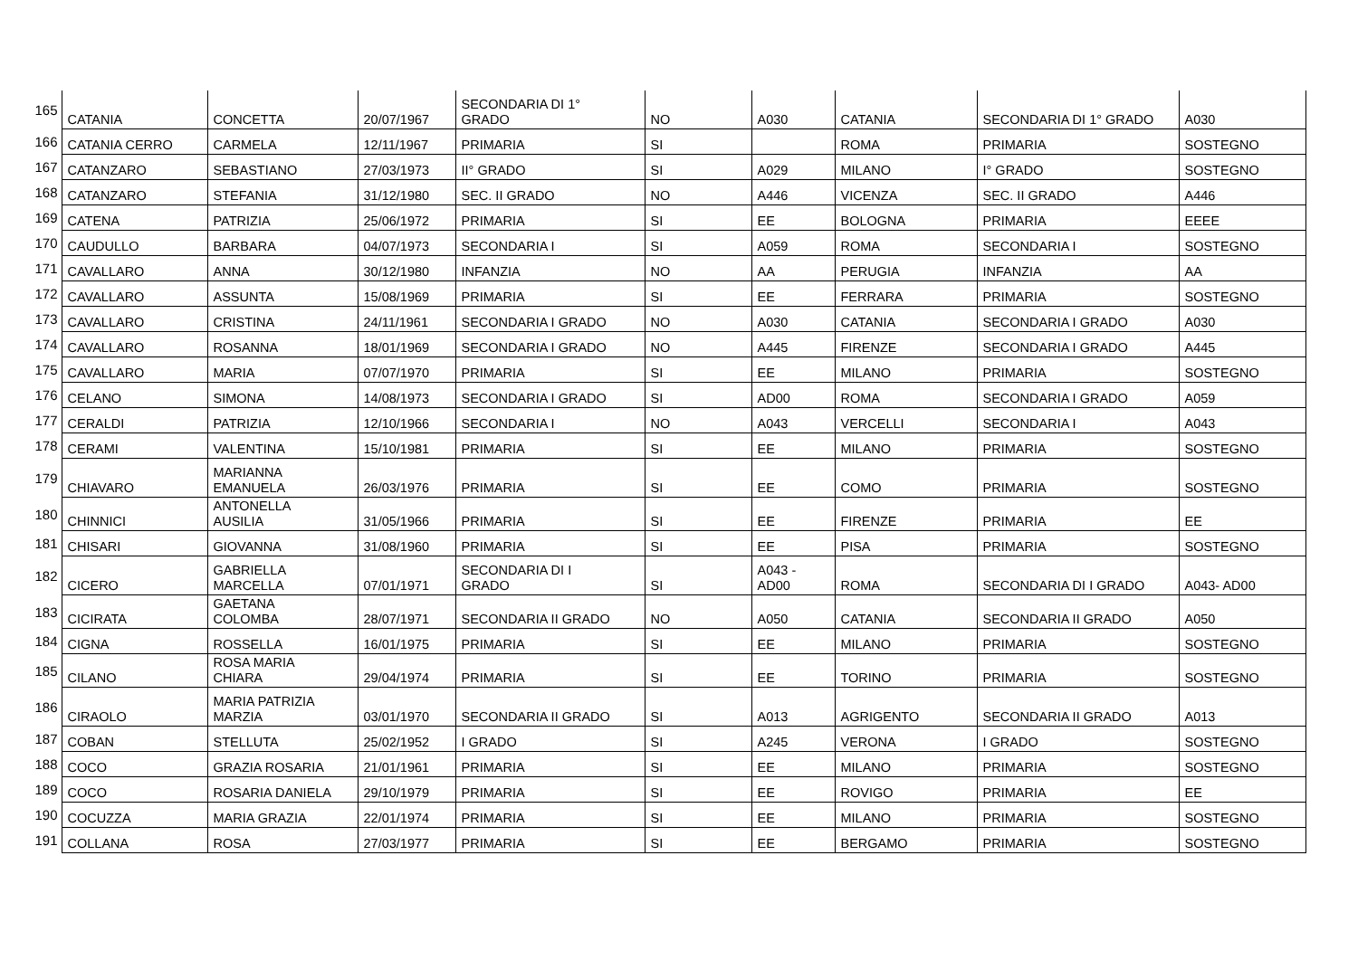| 165 | CATANIA | CONCETTA | 20/07/1967 | SECONDARIA DI 1° GRADO | NO | A030 | CATANIA | SECONDARIA DI 1° GRADO | A030 |
| 166 | CATANIA CERRO | CARMELA | 12/11/1967 | PRIMARIA | SI | | ROMA | PRIMARIA | SOSTEGNO |
| 167 | CATANZARO | SEBASTIANO | 27/03/1973 | II° GRADO | SI | A029 | MILANO | I° GRADO | SOSTEGNO |
| 168 | CATANZARO | STEFANIA | 31/12/1980 | SEC. II GRADO | NO | A446 | VICENZA | SEC. II GRADO | A446 |
| 169 | CATENA | PATRIZIA | 25/06/1972 | PRIMARIA | SI | EE | BOLOGNA | PRIMARIA | EEEE |
| 170 | CAUDULLO | BARBARA | 04/07/1973 | SECONDARIA I | SI | A059 | ROMA | SECONDARIA I | SOSTEGNO |
| 171 | CAVALLARO | ANNA | 30/12/1980 | INFANZIA | NO | AA | PERUGIA | INFANZIA | AA |
| 172 | CAVALLARO | ASSUNTA | 15/08/1969 | PRIMARIA | SI | EE | FERRARA | PRIMARIA | SOSTEGNO |
| 173 | CAVALLARO | CRISTINA | 24/11/1961 | SECONDARIA I GRADO | NO | A030 | CATANIA | SECONDARIA I GRADO | A030 |
| 174 | CAVALLARO | ROSANNA | 18/01/1969 | SECONDARIA I GRADO | NO | A445 | FIRENZE | SECONDARIA I GRADO | A445 |
| 175 | CAVALLARO | MARIA | 07/07/1970 | PRIMARIA | SI | EE | MILANO | PRIMARIA | SOSTEGNO |
| 176 | CELANO | SIMONA | 14/08/1973 | SECONDARIA I GRADO | SI | AD00 | ROMA | SECONDARIA I GRADO | A059 |
| 177 | CERALDI | PATRIZIA | 12/10/1966 | SECONDARIA I | NO | A043 | VERCELLI | SECONDARIA I | A043 |
| 178 | CERAMI | VALENTINA | 15/10/1981 | PRIMARIA | SI | EE | MILANO | PRIMARIA | SOSTEGNO |
| 179 | CHIAVARO | MARIANNA EMANUELA | 26/03/1976 | PRIMARIA | SI | EE | COMO | PRIMARIA | SOSTEGNO |
| 180 | CHINNICI | ANTONELLA AUSILIA | 31/05/1966 | PRIMARIA | SI | EE | FIRENZE | PRIMARIA | EE |
| 181 | CHISARI | GIOVANNA | 31/08/1960 | PRIMARIA | SI | EE | PISA | PRIMARIA | SOSTEGNO |
| 182 | CICERO | GABRIELLA MARCELLA | 07/01/1971 | SECONDARIA DI I GRADO | SI | A043 - AD00 | ROMA | SECONDARIA DI I GRADO | A043- AD00 |
| 183 | CICIRATA | GAETANA COLOMBA | 28/07/1971 | SECONDARIA II GRADO | NO | A050 | CATANIA | SECONDARIA II GRADO | A050 |
| 184 | CIGNA | ROSSELLA | 16/01/1975 | PRIMARIA | SI | EE | MILANO | PRIMARIA | SOSTEGNO |
| 185 | CILANO | ROSA MARIA CHIARA | 29/04/1974 | PRIMARIA | SI | EE | TORINO | PRIMARIA | SOSTEGNO |
| 186 | CIRAOLO | MARIA PATRIZIA MARZIA | 03/01/1970 | SECONDARIA II GRADO | SI | A013 | AGRIGENTO | SECONDARIA II GRADO | A013 |
| 187 | COBAN | STELLUTA | 25/02/1952 | I GRADO | SI | A245 | VERONA | I GRADO | SOSTEGNO |
| 188 | COCO | GRAZIA ROSARIA | 21/01/1961 | PRIMARIA | SI | EE | MILANO | PRIMARIA | SOSTEGNO |
| 189 | COCO | ROSARIA DANIELA | 29/10/1979 | PRIMARIA | SI | EE | ROVIGO | PRIMARIA | EE |
| 190 | COCUZZA | MARIA GRAZIA | 22/01/1974 | PRIMARIA | SI | EE | MILANO | PRIMARIA | SOSTEGNO |
| 191 | COLLANA | ROSA | 27/03/1977 | PRIMARIA | SI | EE | BERGAMO | PRIMARIA | SOSTEGNO |